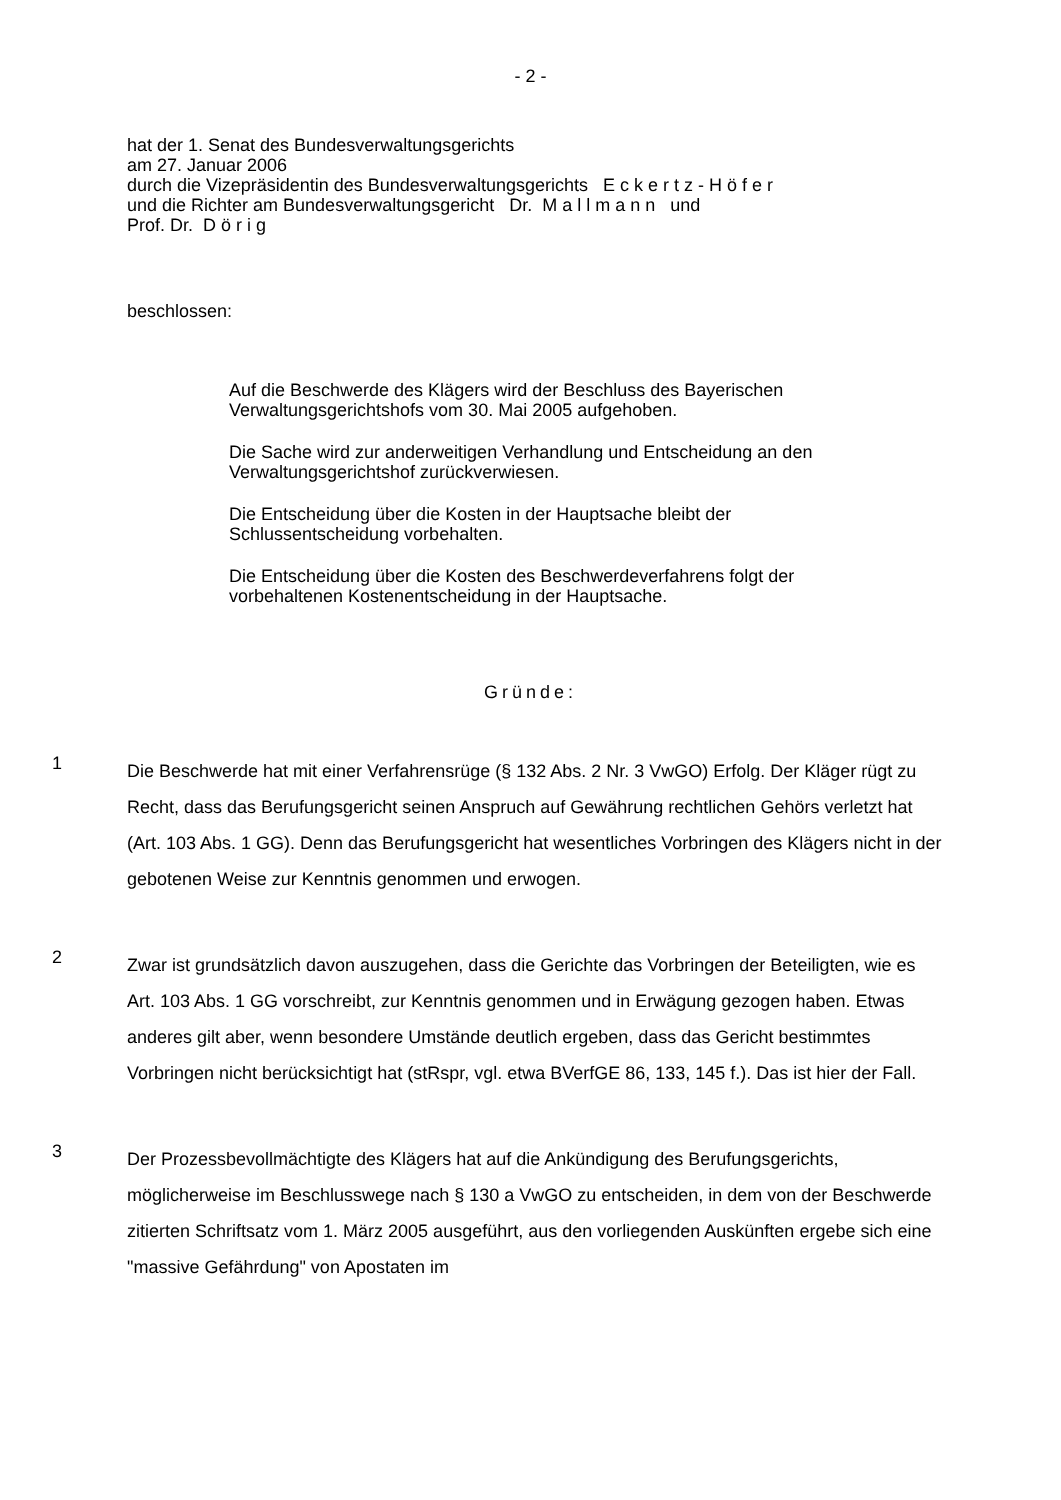- 2 -
hat der 1. Senat des Bundesverwaltungsgerichts
am 27. Januar 2006
durch die Vizepräsidentin des Bundesverwaltungsgerichts E c k e r t z - H ö f e r
und die Richter am Bundesverwaltungsgericht Dr. M a l l m a n n und
Prof. Dr. D ö r i g
beschlossen:
Auf die Beschwerde des Klägers wird der Beschluss des Bayerischen Verwaltungsgerichtshofs vom 30. Mai 2005 aufgehoben.
Die Sache wird zur anderweitigen Verhandlung und Entscheidung an den Verwaltungsgerichtshof zurückverwiesen.
Die Entscheidung über die Kosten in der Hauptsache bleibt der Schlussentscheidung vorbehalten.
Die Entscheidung über die Kosten des Beschwerdeverfahrens folgt der vorbehaltenen Kostenentscheidung in der Hauptsache.
Gründe:
1
Die Beschwerde hat mit einer Verfahrensrüge (§ 132 Abs. 2 Nr. 3 VwGO) Erfolg. Der Kläger rügt zu Recht, dass das Berufungsgericht seinen Anspruch auf Gewährung rechtlichen Gehörs verletzt hat (Art. 103 Abs. 1 GG). Denn das Berufungsgericht hat wesentliches Vorbringen des Klägers nicht in der gebotenen Weise zur Kenntnis genommen und erwogen.
2
Zwar ist grundsätzlich davon auszugehen, dass die Gerichte das Vorbringen der Beteiligten, wie es Art. 103 Abs. 1 GG vorschreibt, zur Kenntnis genommen und in Erwägung gezogen haben. Etwas anderes gilt aber, wenn besondere Umstände deutlich ergeben, dass das Gericht bestimmtes Vorbringen nicht berücksichtigt hat (stRspr, vgl. etwa BVerfGE 86, 133, 145 f.). Das ist hier der Fall.
3
Der Prozessbevollmächtigte des Klägers hat auf die Ankündigung des Berufungsgerichts, möglicherweise im Beschlusswege nach § 130 a VwGO zu entscheiden, in dem von der Beschwerde zitierten Schriftsatz vom 1. März 2005 ausgeführt, aus den vorliegenden Auskünften ergebe sich eine "massive Gefährdung" von Apostaten im